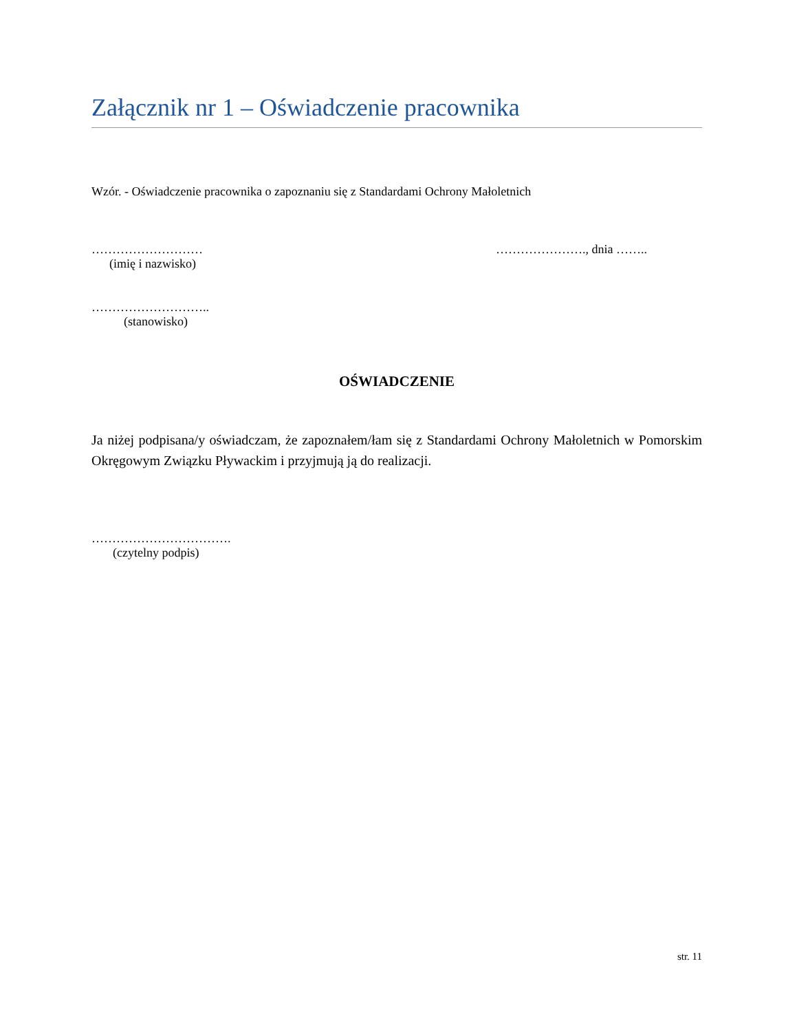Załącznik nr 1 – Oświadczenie pracownika
Wzór. - Oświadczenie pracownika o zapoznaniu się z Standardami Ochrony Małoletnich
………………………
(imię i nazwisko)
…………………., dnia ……..
………………………..
(stanowisko)
OŚWIADCZENIE
Ja niżej podpisana/y oświadczam, że zapoznałem/łam się z Standardami Ochrony Małoletnich w Pomorskim Okręgowym Związku Pływackim i przyjmują ją do realizacji.
…………………………….
(czytelny podpis)
str. 11